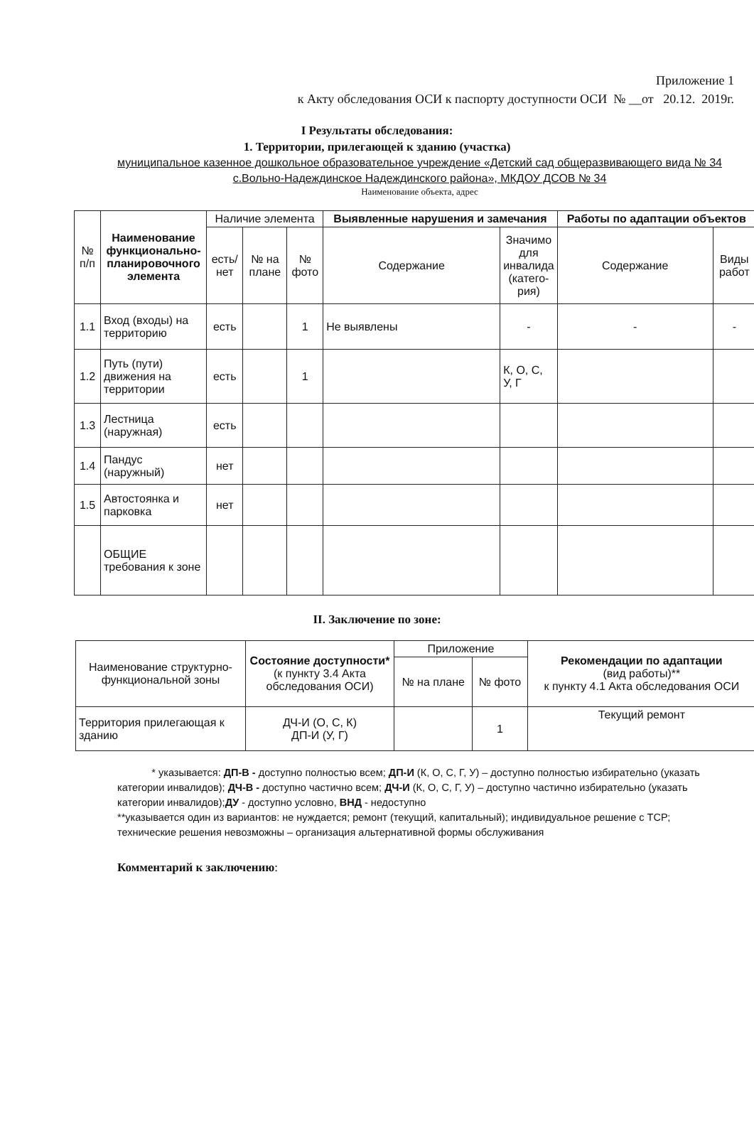Приложение 1
к Акту обследования ОСИ к паспорту доступности ОСИ № __от 20.12. 2019г.
I Результаты обследования:
1. Территории, прилегающей к зданию (участка)
муниципальное казенное дошкольное образовательное учреждение «Детский сад общеразвивающего вида № 34 с.Вольно-Надеждинское Надеждинского района», МКДОУ ДСОВ № 34
Наименование объекта, адрес
| № п/п | Наименование функционально-планировочного элемента | Наличие элемента | | | Выявленные нарушения и замечания | | Работы по адаптации объектов | |
| --- | --- | --- | --- | --- | --- | --- | --- | --- |
| | | есть/ нет | № на плане | № фото | Содержание | Значимо для инвалида (катего-рия) | Содержание | Виды работ |
| 1.1 | Вход (входы) на территорию | есть | | 1 | Не выявлены | - | - | - |
| 1.2 | Путь (пути) движения на территории | есть | | 1 | | К, О, С, У, Г | | |
| 1.3 | Лестница (наружная) | есть | | | | | | |
| 1.4 | Пандус (наружный) | нет | | | | | | |
| 1.5 | Автостоянка и парковка | нет | | | | | | |
| | ОБЩИЕ требования к зоне | | | | | | | |
II. Заключение по зоне:
| Наименование структурно-функциональной зоны | Состояние доступности* (к пункту 3.4 Акта обследования ОСИ) | Приложение | | Рекомендации по адаптации (вид работы)** к пункту 4.1 Акта обследования ОСИ |
| --- | --- | --- | --- | --- |
| | | № на плане | № фото | |
| Территория прилегающая к зданию | ДЧ-И (О, С, К) ДП-И (У, Г) | | 1 | Текущий ремонт |
* указывается: ДП-В - доступно полностью всем; ДП-И (К, О, С, Г, У) – доступно полностью избирательно (указать категории инвалидов); ДЧ-В - доступно частично всем; ДЧ-И (К, О, С, Г, У) – доступно частично избирательно (указать категории инвалидов);ДУ - доступно условно, ВНД - недоступно
**указывается один из вариантов: не нуждается; ремонт (текущий, капитальный); индивидуальное решение с ТСР; технические решения невозможны – организация альтернативной формы обслуживания
Комментарий к заключению: